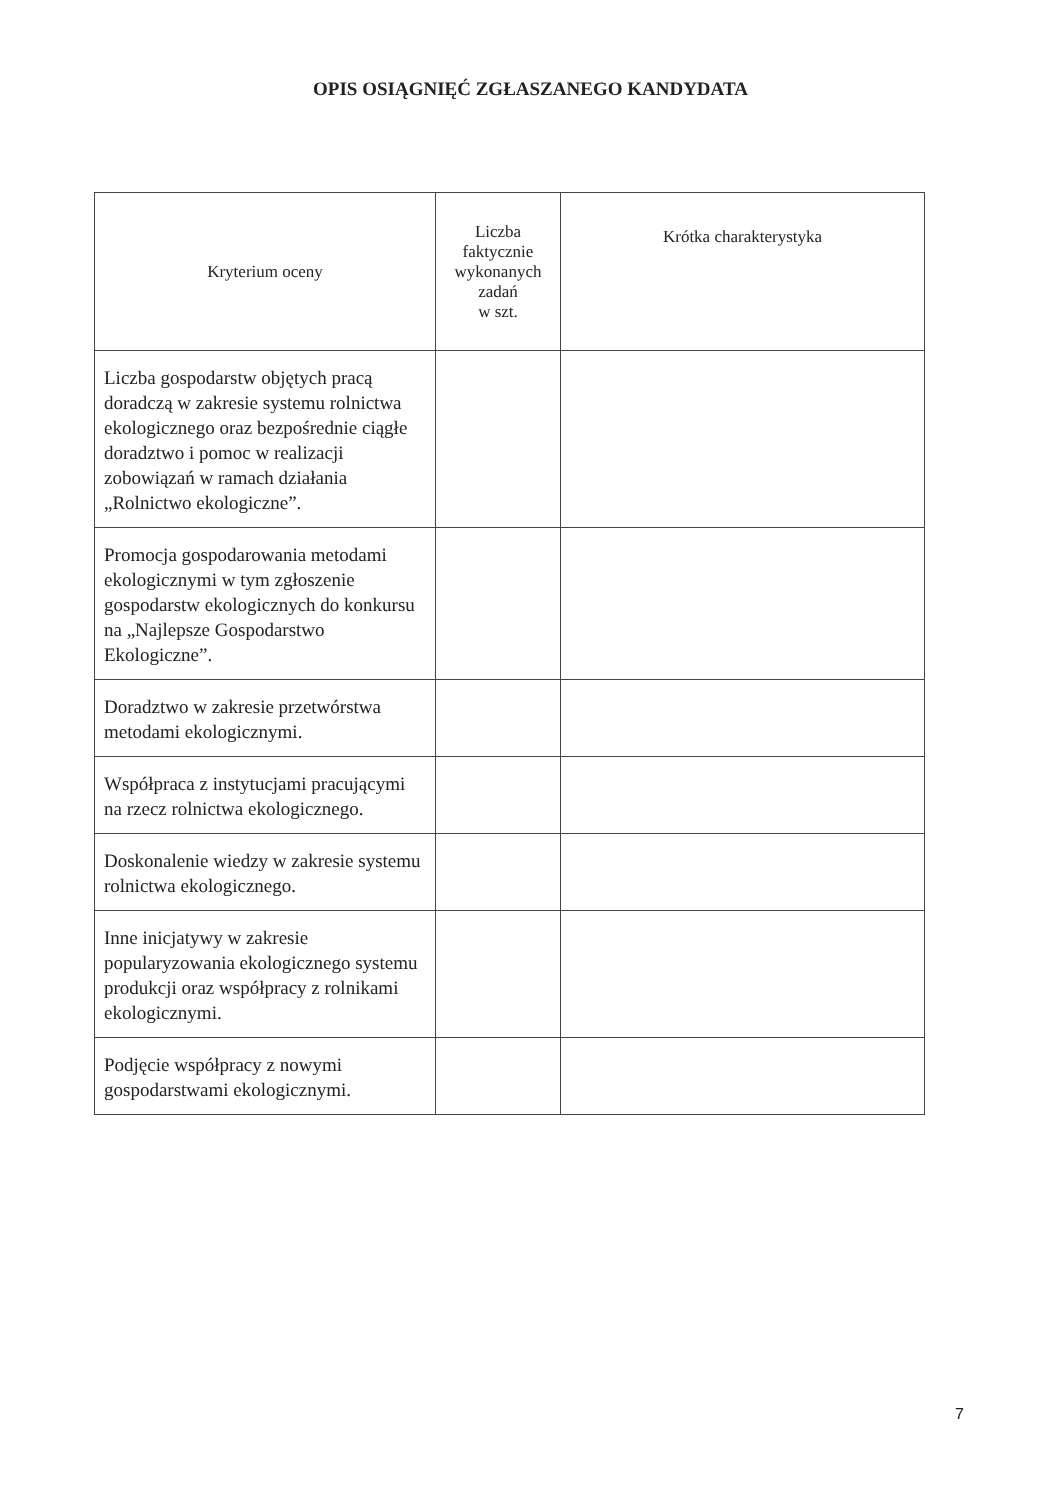OPIS OSIĄGNIĘĆ ZGŁASZANEGO KANDYDATA
| Kryterium oceny | Liczba faktycznie wykonanych zadań w szt. | Krótka charakterystyka |
| --- | --- | --- |
| Liczba gospodarstw objętych pracą doradczą w zakresie systemu rolnictwa ekologicznego oraz bezpośrednie ciągłe doradztwo i pomoc w realizacji zobowiązań w ramach działania „Rolnictwo ekologiczne”. | | |
| Promocja gospodarowania metodami ekologicznymi w tym zgłoszenie gospodarstw ekologicznych do konkursu na „Najlepsze Gospodarstwo Ekologiczne”. | | |
| Doradztwo w zakresie przetwórstwa metodami ekologicznymi. | | |
| Współpraca z instytucjami pracującymi na rzecz rolnictwa ekologicznego. | | |
| Doskonalenie wiedzy w zakresie systemu rolnictwa ekologicznego. | | |
| Inne inicjatywy w zakresie popularyzowania ekologicznego systemu produkcji oraz współpracy z rolnikami ekologicznymi. | | |
| Podjęcie współpracy z nowymi gospodarstwami ekologicznymi. | | |
7